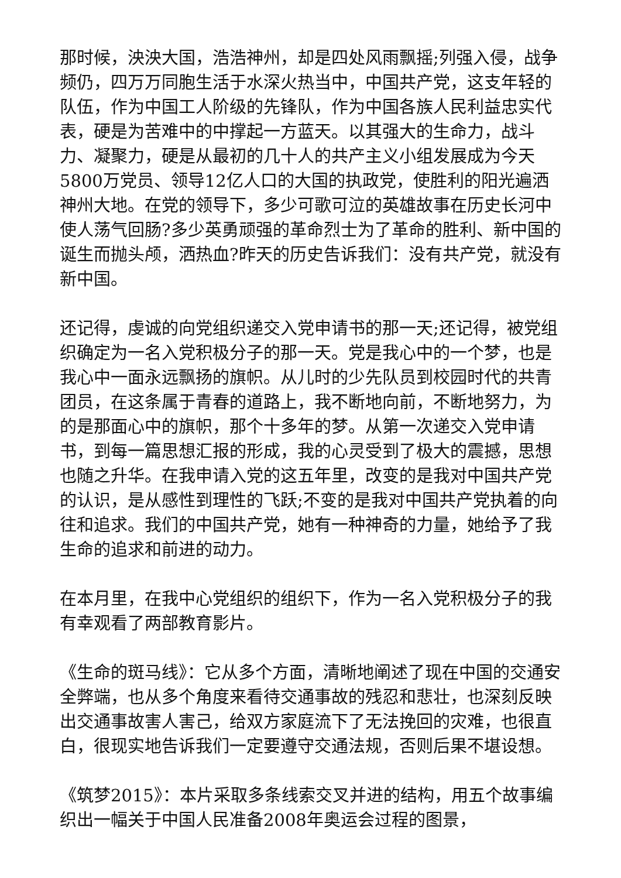那时候，泱泱大国，浩浩神州，却是四处风雨飘摇;列强入侵，战争频仍，四万万同胞生活于水深火热当中，中国共产党，这支年轻的队伍，作为中国工人阶级的先锋队，作为中国各族人民利益忠实代表，硬是为苦难中的中撑起一方蓝天。以其强大的生命力，战斗力、凝聚力，硬是从最初的几十人的共产主义小组发展成为今天5800万党员、领导12亿人口的大国的执政党，使胜利的阳光遍洒神州大地。在党的领导下，多少可歌可泣的英雄故事在历史长河中使人荡气回肠?多少英勇顽强的革命烈士为了革命的胜利、新中国的诞生而抛头颅，洒热血?昨天的历史告诉我们：没有共产党，就没有新中国。
还记得，虔诚的向党组织递交入党申请书的那一天;还记得，被党组织确定为一名入党积极分子的那一天。党是我心中的一个梦，也是我心中一面永远飘扬的旗帜。从儿时的少先队员到校园时代的共青团员，在这条属于青春的道路上，我不断地向前，不断地努力，为的是那面心中的旗帜，那个十多年的梦。从第一次递交入党申请书，到每一篇思想汇报的形成，我的心灵受到了极大的震撼，思想也随之升华。在我申请入党的这五年里，改变的是我对中国共产党的认识，是从感性到理性的飞跃;不变的是我对中国共产党执着的向往和追求。我们的中国共产党，她有一种神奇的力量，她给予了我生命的追求和前进的动力。
在本月里，在我中心党组织的组织下，作为一名入党积极分子的我有幸观看了两部教育影片。
《生命的斑马线》：它从多个方面，清晰地阐述了现在中国的交通安全弊端，也从多个角度来看待交通事故的残忍和悲壮，也深刻反映出交通事故害人害己，给双方家庭流下了无法挽回的灾难，也很直白，很现实地告诉我们一定要遵守交通法规，否则后果不堪设想。
《筑梦2015》：本片采取多条线索交叉并进的结构，用五个故事编织出一幅关于中国人民准备2008年奥运会过程的图景，